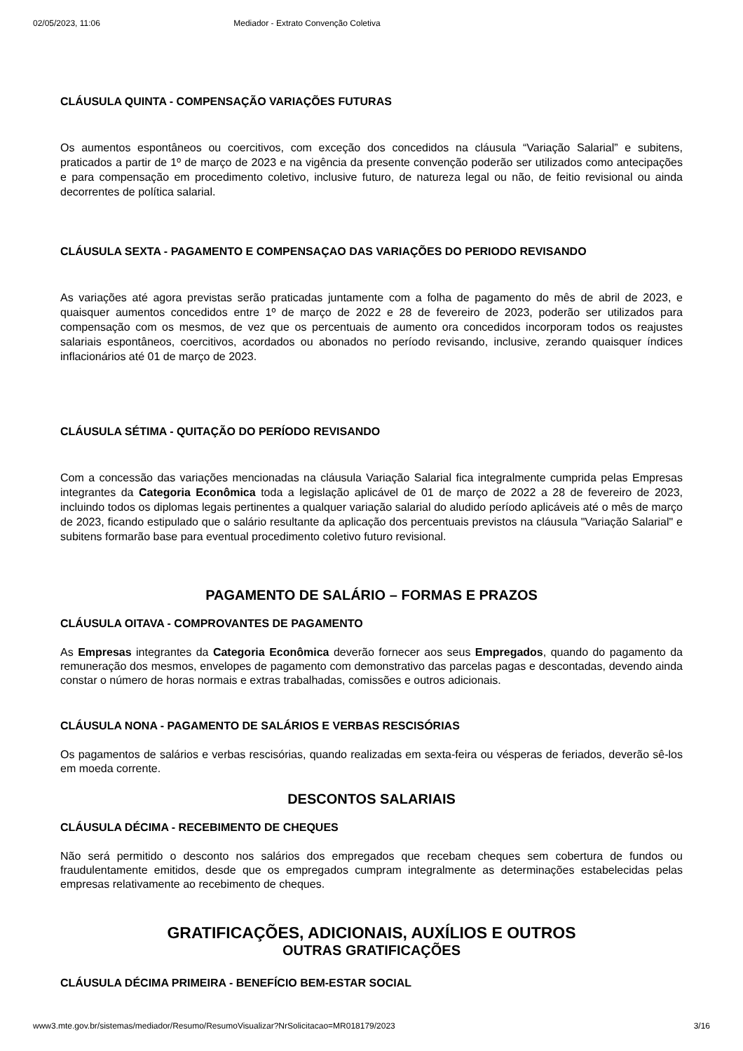02/05/2023, 11:06 Mediador - Extrato Convenção Coletiva
CLÁUSULA QUINTA - COMPENSAÇÃO VARIAÇÕES FUTURAS
Os aumentos espontâneos ou coercitivos, com exceção dos concedidos na cláusula “Variação Salarial” e subitens, praticados a partir de 1º de março de 2023 e na vigência da presente convenção poderão ser utilizados como antecipações e para compensação em procedimento coletivo, inclusive futuro, de natureza legal ou não, de feitio revisional ou ainda decorrentes de política salarial.
CLÁUSULA SEXTA - PAGAMENTO E COMPENSAÇAO DAS VARIAÇÕES DO PERIODO REVISANDO
As variações até agora previstas serão praticadas juntamente com a folha de pagamento do mês de abril de 2023, e quaisquer aumentos concedidos entre 1º de março de 2022 e 28 de fevereiro de 2023, poderão ser utilizados para compensação com os mesmos, de vez que os percentuais de aumento ora concedidos incorporam todos os reajustes salariais espontâneos, coercitivos, acordados ou abonados no período revisando, inclusive, zerando quaisquer índices inflacionários até 01 de março de 2023.
CLÁUSULA SÉTIMA - QUITAÇÃO DO PERÍODO REVISANDO
Com a concessão das variações mencionadas na cláusula Variação Salarial fica integralmente cumprida pelas Empresas integrantes da Categoria Econômica toda a legislação aplicável de 01 de março de 2022 a 28 de fevereiro de 2023, incluindo todos os diplomas legais pertinentes a qualquer variação salarial do aludido período aplicáveis até o mês de março de 2023, ficando estipulado que o salário resultante da aplicação dos percentuais previstos na cláusula "Variação Salarial" e subitens formarão base para eventual procedimento coletivo futuro revisional.
PAGAMENTO DE SALÁRIO – FORMAS E PRAZOS
CLÁUSULA OITAVA - COMPROVANTES DE PAGAMENTO
As Empresas integrantes da Categoria Econômica deverão fornecer aos seus Empregados, quando do pagamento da remuneração dos mesmos, envelopes de pagamento com demonstrativo das parcelas pagas e descontadas, devendo ainda constar o número de horas normais e extras trabalhadas, comissões e outros adicionais.
CLÁUSULA NONA - PAGAMENTO DE SALÁRIOS E VERBAS RESCISÓRIAS
Os pagamentos de salários e verbas rescisórias, quando realizadas em sexta-feira ou vésperas de feriados, deverão sê-los em moeda corrente.
DESCONTOS SALARIAIS
CLÁUSULA DÉCIMA - RECEBIMENTO DE CHEQUES
Não será permitido o desconto nos salários dos empregados que recebam cheques sem cobertura de fundos ou fraudulentamente emitidos, desde que os empregados cumpram integralmente as determinações estabelecidas pelas empresas relativamente ao recebimento de cheques.
GRATIFICAÇÕES, ADICIONAIS, AUXÍLIOS E OUTROS
OUTRAS GRATIFICAÇÕES
CLÁUSULA DÉCIMA PRIMEIRA - BENEFÍCIO BEM-ESTAR SOCIAL
www3.mte.gov.br/sistemas/mediador/Resumo/ResumoVisualizar?NrSolicitacao=MR018179/2023 3/16